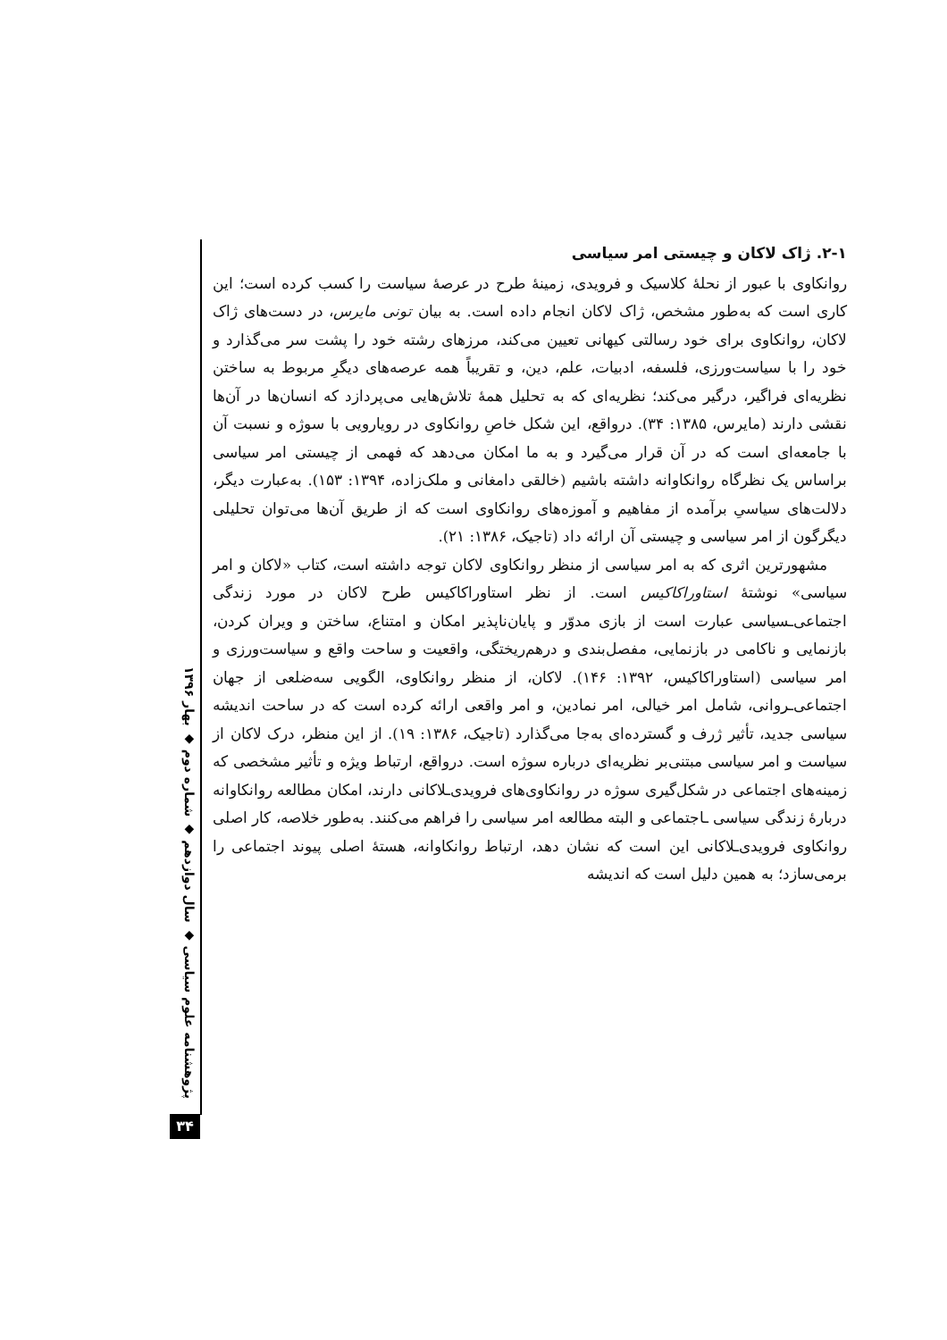۲-۱. ژاک لاکان و چیستی امر سیاسی
روانکاوی با عبور از نحلهٔ کلاسیک و فرویدی، زمینهٔ طرح در عرصهٔ سیاست را کسب کرده است؛ این کاری است که به‌طور مشخص، ژاک لاکان انجام داده است. به بیان تونی مایرس، در دست‌های ژاک لاکان، روانکاوی برای خود رسالتی کیهانی تعیین می‌کند، مرزهای رشته خود را پشت سر می‌گذارد و خود را با سیاست‌ورزی، فلسفه، ادبیات، علم، دین، و تقریباً همه عرصه‌های دیگرِ مربوط به ساختن نظریه‌ای فراگیر، درگیر می‌کند؛ نظریه‌ای که به تحلیل همهٔ تلاش‌هایی می‌پردازد که انسان‌ها در آن‌ها نقشی دارند (مایرس، ۱۳۸۵: ۳۴). درواقع، این شکل خاصِ روانکاوی در رویارویی با سوژه و نسبت آن با جامعه‌ای است که در آن قرار می‌گیرد و به ما امکان می‌دهد که فهمی از چیستی امر سیاسی براساس یک نظرگاه روانکاوانه داشته باشیم (خالقی دامغانی و ملک‌زاده، ۱۳۹۴: ۱۵۳). به‌عبارت دیگر، دلالت‌های سیاسیِ برآمده از مفاهیم و آموزه‌های روانکاوی است که از طریق آن‌ها می‌توان تحلیلی دیگرگون از امر سیاسی و چیستی آن ارائه داد (تاجیک، ۱۳۸۶: ۲۱).
مشهورترین اثری که به امر سیاسی از منظر روانکاوی لاکان توجه داشته است، کتاب «لاکان و امر سیاسی» نوشتهٔ استاوراکاکیس است. از نظر استاوراکاکیس طرح لاکان در مورد زندگی اجتماعی‌ـسیاسی عبارت است از بازی مدوّر و پایان‌ناپذیر امکان و امتناع، ساختن و ویران کردن، بازنمایی و ناکامی در بازنمایی، مفصل‌بندی و درهم‌ریختگی، واقعیت و ساحت واقع و سیاست‌ورزی و امر سیاسی (استاوراکاکیس، ۱۳۹۲: ۱۴۶). لاکان، از منظر روانکاوی، الگویی سه‌ضلعی از جهان اجتماعی‌ـروانی، شامل امر خیالی، امر نمادین، و امر واقعی ارائه کرده است که در ساحت اندیشه سیاسی جدید، تأثیر ژرف و گسترده‌ای به‌جا می‌گذارد (تاجیک، ۱۳۸۶: ۱۹). از این منظر، درک لاکان از سیاست و امر سیاسی مبتنی‌بر نظریه‌ای درباره سوژه است. درواقع، ارتباط ویژه و تأثیر مشخصی که زمینه‌های اجتماعی در شکل‌گیری سوژه در روانکاوی‌های فرویدی‌ـلاکانی دارند، امکان مطالعه روانکاوانه دربارهٔ زندگی سیاسی ـاجتماعی و البته مطالعه امر سیاسی را فراهم می‌کنند. به‌طور خلاصه، کار اصلی روانکاوی فرویدی‌ـلاکانی این است که نشان دهد، ارتباط روانکاوانه، هستهٔ اصلی پیوند اجتماعی را برمی‌سازد؛ به همین دلیل است که اندیشه
پژوهشنامه علوم سیاسی ◆ سال دوازدهم ◆ شماره دوم ◆ بهار ۱۳۹۶
۳۴